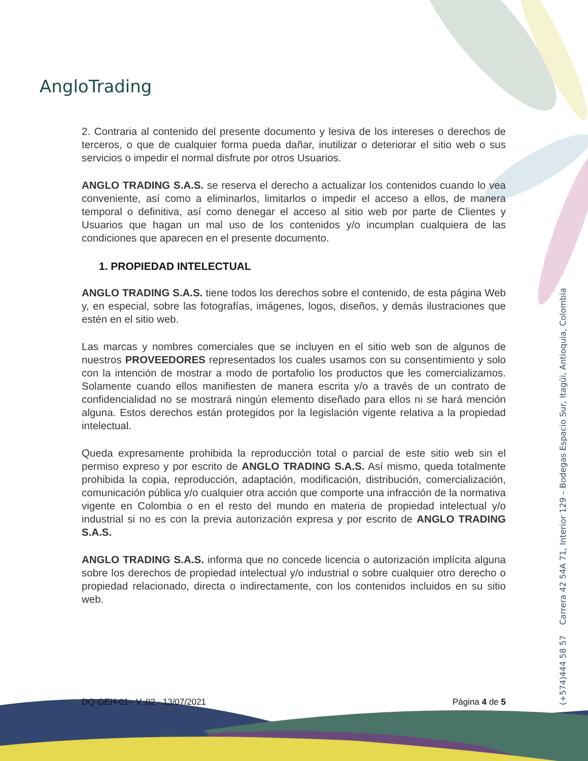AngloTrading
2. Contraria al contenido del presente documento y lesiva de los intereses o derechos de terceros, o que de cualquier forma pueda dañar, inutilizar o deteriorar el sitio web o sus servicios o impedir el normal disfrute por otros Usuarios.
ANGLO TRADING S.A.S. se reserva el derecho a actualizar los contenidos cuando lo vea conveniente, así como a eliminarlos, limitarlos o impedir el acceso a ellos, de manera temporal o definitiva, así como denegar el acceso al sitio web por parte de Clientes y Usuarios que hagan un mal uso de los contenidos y/o incumplan cualquiera de las condiciones que aparecen en el presente documento.
1. PROPIEDAD INTELECTUAL
ANGLO TRADING S.A.S. tiene todos los derechos sobre el contenido, de esta página Web y, en especial, sobre las fotografías, imágenes, logos, diseños, y demás ilustraciones que estén en el sitio web.
Las marcas y nombres comerciales que se incluyen en el sitio web son de algunos de nuestros PROVEEDORES representados los cuales usamos con su consentimiento y solo con la intención de mostrar a modo de portafolio los productos que les comercializamos. Solamente cuando ellos manifiesten de manera escrita y/o a través de un contrato de confidencialidad no se mostrará ningún elemento diseñado para ellos ni se hará mención alguna. Estos derechos están protegidos por la legislación vigente relativa a la propiedad intelectual.
Queda expresamente prohibida la reproducción total o parcial de este sitio web sin el permiso expreso y por escrito de ANGLO TRADING S.A.S. Así mismo, queda totalmente prohibida la copia, reproducción, adaptación, modificación, distribución, comercialización, comunicación pública y/o cualquier otra acción que comporte una infracción de la normativa vigente en Colombia o en el resto del mundo en materia de propiedad intelectual y/o industrial si no es con la previa autorización expresa y por escrito de ANGLO TRADING S.A.S.
ANGLO TRADING S.A.S. informa que no concede licencia o autorización implícita alguna sobre los derechos de propiedad intelectual y/o industrial o sobre cualquier otro derecho o propiedad relacionado, directa o indirectamente, con los contenidos incluidos en su sitio web.
(+574)444 58 57 Carrera 42 54A 71, Interior 129 – Bodegas Espacio Sur, Itagüi, Antioquia, Colombia
DQ-GEH-01– V. 02 - 13/07/2021 Página 4 de 5